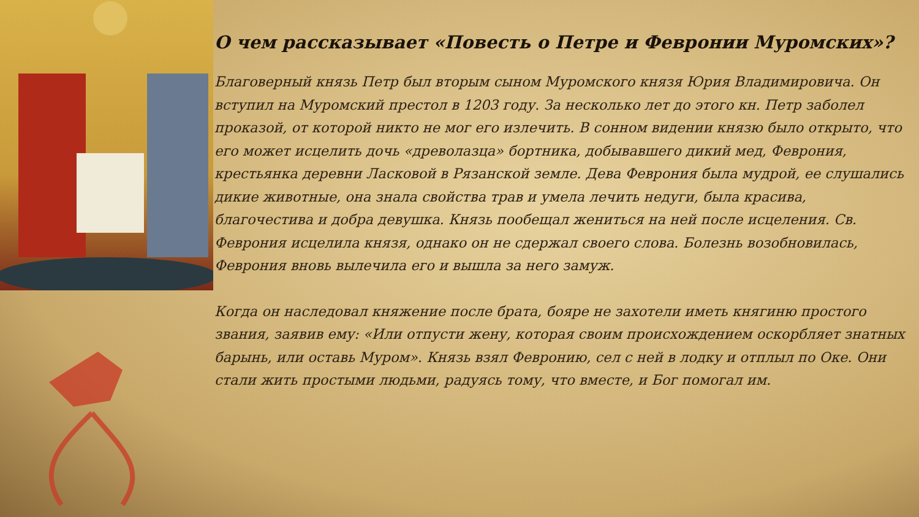О чем рассказывает «Повесть о Петре и Февронии Муромских»?
Благоверный князь Петр был вторым сыном Муромского князя Юрия Владимировича. Он вступил на Муромский престол в 1203 году. За несколько лет до этого кн. Петр заболел проказой, от которой никто не мог его излечить. В сонном видении князю было открыто, что его может исцелить дочь «древолазца» бортника, добывавшего дикий мед, Феврония, крестьянка деревни Ласковой в Рязанской земле. Дева Феврония была мудрой, ее слушались дикие животные, она знала свойства трав и умела лечить недуги, была красива, благочестива и добра девушка. Князь пообещал жениться на ней после исцеления. Св. Феврония исцелила князя, однако он не сдержал своего слова. Болезнь возобновилась, Феврония вновь вылечила его и вышла за него замуж.
Когда он наследовал княжение после брата, бояре не захотели иметь княгиню простого звания, заявив ему: «Или отпусти жену, которая своим происхождением оскорбляет знатных барынь, или оставь Муром». Князь взял Февронию, сел с ней в лодку и отплыл по Оке. Они стали жить простыми людьми, радуясь тому, что вместе, и Бог помогал им.